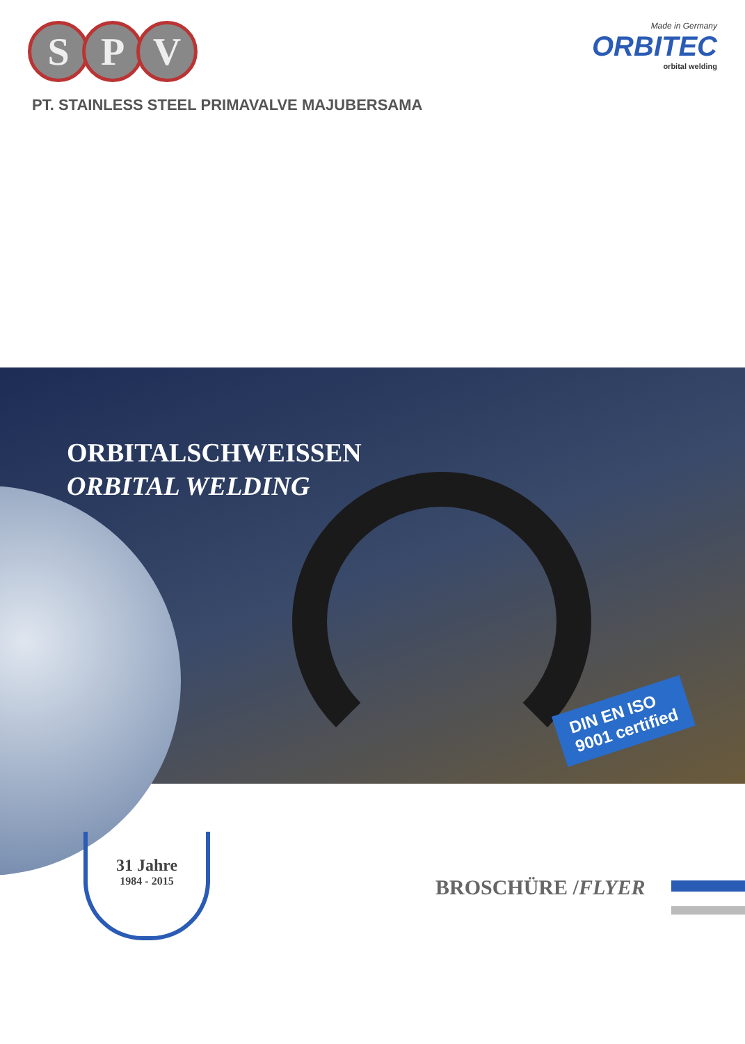S P V
Made in Germany
ORBITEC
orbital welding
PT. STAINLESS STEEL PRIMAVALVE MAJUBERSAMA
ORBITALSCHWEISSEN
ORBITAL WELDING
DIN EN ISO
9001 certified
31 Jahre
1984 - 2015
BROSCHÜRE /FLYER